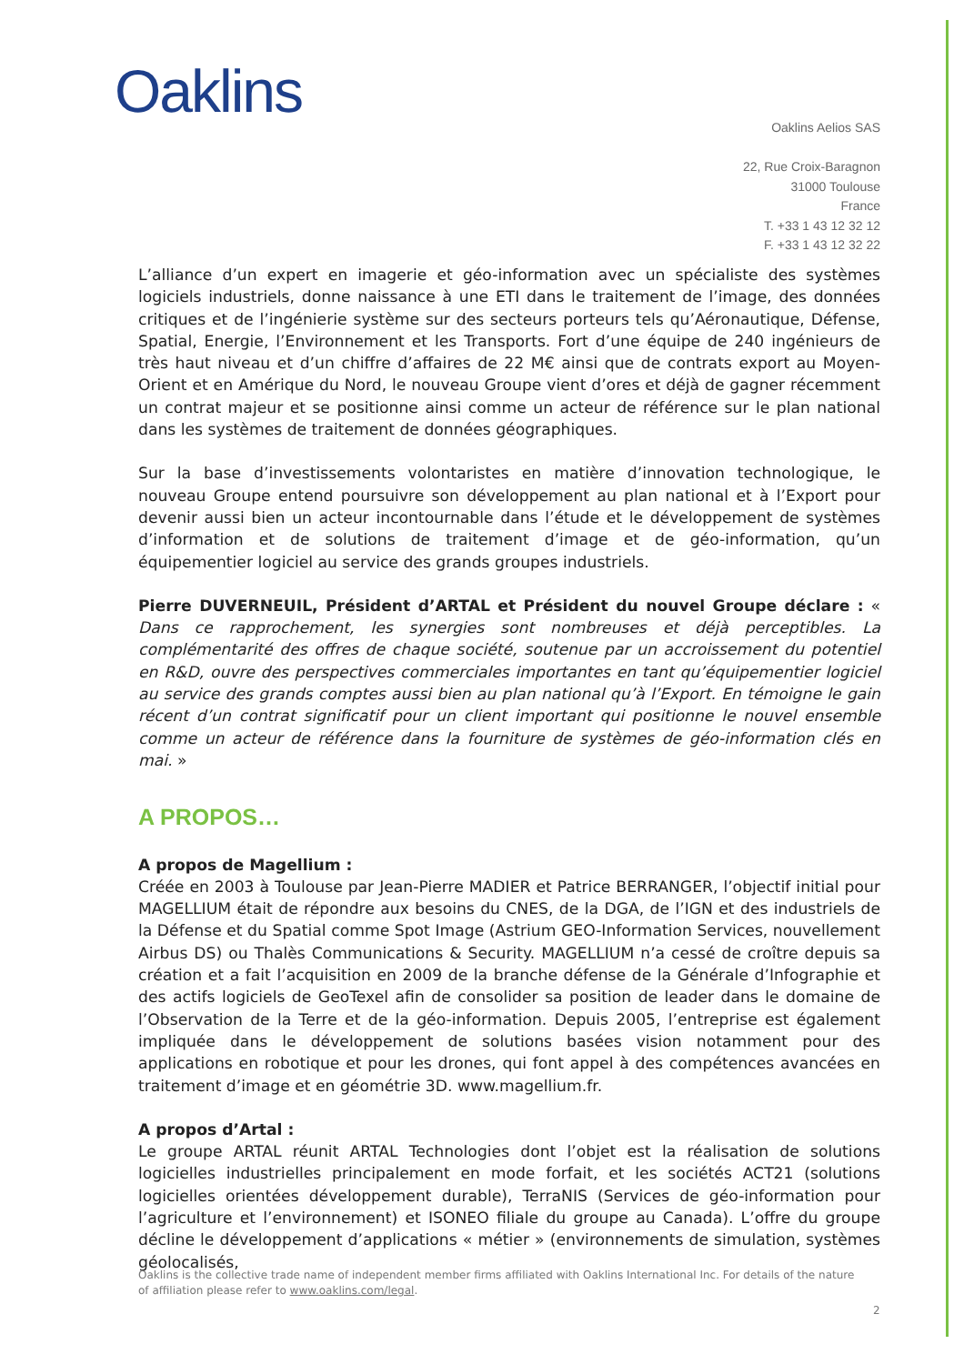Oaklins
Oaklins Aelios SAS
22, Rue Croix-Baragnon
31000 Toulouse
France
T. +33 1 43 12 32 12
F. +33 1 43 12 32 22
L’alliance d’un expert en imagerie et géo-information avec un spécialiste des systèmes logiciels industriels, donne naissance à une ETI dans le traitement de l’image, des données critiques et de l’ingénierie système sur des secteurs porteurs tels qu’Aéronautique, Défense, Spatial, Energie, l’Environnement et les Transports. Fort d’une équipe de 240 ingénieurs de très haut niveau et d’un chiffre d’affaires de 22 M€ ainsi que de contrats export au Moyen-Orient et en Amérique du Nord, le nouveau Groupe vient d’ores et déjà de gagner récemment un contrat majeur et se positionne ainsi comme un acteur de référence sur le plan national dans les systèmes de traitement de données géographiques.
Sur la base d’investissements volontaristes en matière d’innovation technologique, le nouveau Groupe entend poursuivre son développement au plan national et à l’Export pour devenir aussi bien un acteur incontournable dans l’étude et le développement de systèmes d’information et de solutions de traitement d’image et de géo-information, qu’un équipementier logiciel au service des grands groupes industriels.
Pierre DUVERNEUIL, Président d’ARTAL et Président du nouvel Groupe déclare : « Dans ce rapprochement, les synergies sont nombreuses et déjà perceptibles. La complémentarité des offres de chaque société, soutenue par un accroissement du potentiel en R&D, ouvre des perspectives commerciales importantes en tant qu’équipementier logiciel au service des grands comptes aussi bien au plan national qu’à l’Export. En témoigne le gain récent d’un contrat significatif pour un client important qui positionne le nouvel ensemble comme un acteur de référence dans la fourniture de systèmes de géo-information clés en mai. »
A PROPOS…
A propos de Magellium :
Créée en 2003 à Toulouse par Jean-Pierre MADIER et Patrice BERRANGER, l’objectif initial pour MAGELLIUM était de répondre aux besoins du CNES, de la DGA, de l’IGN et des industriels de la Défense et du Spatial comme Spot Image (Astrium GEO-Information Services, nouvellement Airbus DS) ou Thalès Communications & Security. MAGELLIUM n’a cessé de croître depuis sa création et a fait l’acquisition en 2009 de la branche défense de la Générale d’Infographie et des actifs logiciels de GeoTexel afin de consolider sa position de leader dans le domaine de l’Observation de la Terre et de la géo-information. Depuis 2005, l’entreprise est également impliquée dans le développement de solutions basées vision notamment pour des applications en robotique et pour les drones, qui font appel à des compétences avancées en traitement d’image et en géométrie 3D. www.magellium.fr.
A propos d’Artal :
Le groupe ARTAL réunit ARTAL Technologies dont l’objet est la réalisation de solutions logicielles industrielles principalement en mode forfait, et les sociétés ACT21 (solutions logicielles orientées développement durable), TerraNIS (Services de géo-information pour l’agriculture et l’environnement) et ISONEO filiale du groupe au Canada). L’offre du groupe décline le développement d’applications « métier » (environnements de simulation, systèmes géolocalisés,
Oaklins is the collective trade name of independent member firms affiliated with Oaklins International Inc. For details of the nature of affiliation please refer to www.oaklins.com/legal.
2